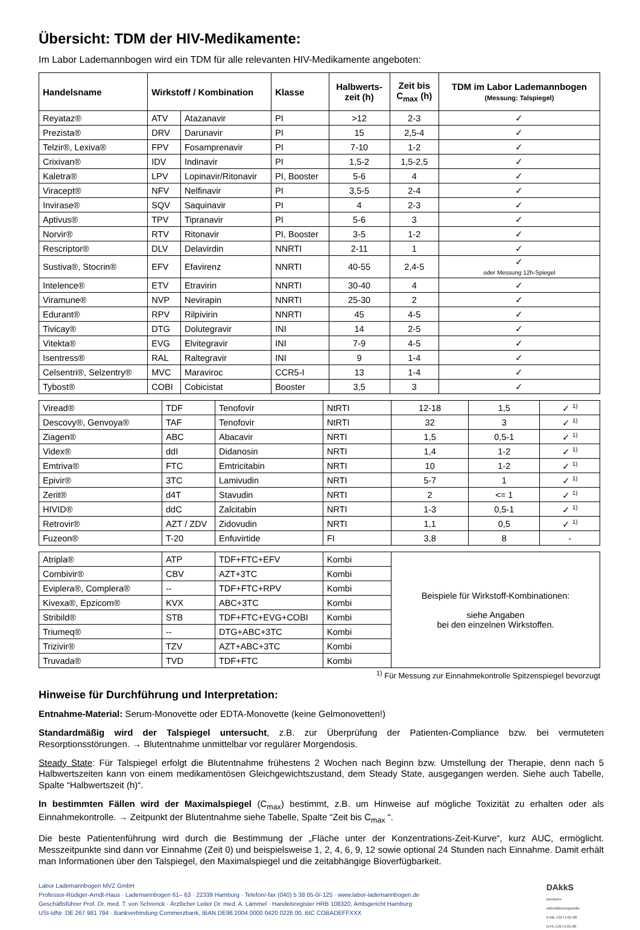Übersicht: TDM der HIV-Medikamente:
Im Labor Lademannbogen wird ein TDM für alle relevanten HIV-Medikamente angeboten:
| Handelsname | Wirkstoff / Kombination | | Klasse | Halbwerts- zeit (h) | Zeit bis C<sub>max</sub> (h) | TDM im Labor Lademannbogen (Messung: Talspiegel) |
| --- | --- | --- | --- | --- | --- | --- |
| Reyataz® | ATV | Atazanavir | PI | >12 | 2-3 | ✓ |
| Prezista® | DRV | Darunavir | PI | 15 | 2,5-4 | ✓ |
| Telzir®, Lexiva® | FPV | Fosamprenavir | PI | 7-10 | 1-2 | ✓ |
| Crixivan® | IDV | Indinavir | PI | 1,5-2 | 1,5-2,5 | ✓ |
| Kaletra® | LPV | Lopinavir/Ritonavir | PI, Booster | 5-6 | 4 | ✓ |
| Viracept® | NFV | Nelfinavir | PI | 3,5-5 | 2-4 | ✓ |
| Invirase® | SQV | Saquinavir | PI | 4 | 2-3 | ✓ |
| Aptivus® | TPV | Tipranavir | PI | 5-6 | 3 | ✓ |
| Norvir® | RTV | Ritonavir | PI, Booster | 3-5 | 1-2 | ✓ |
| Rescriptor® | DLV | Delavirdin | NNRTI | 2-11 | 1 | ✓ |
| Sustiva®, Stocrin® | EFV | Efavirenz | NNRTI | 40-55 | 2,4-5 | ✓ oder Messung 12h-Spiegel |
| Intelence® | ETV | Etravirin | NNRTI | 30-40 | 4 | ✓ |
| Viramune® | NVP | Nevirapin | NNRTI | 25-30 | 2 | ✓ |
| Edurant® | RPV | Rilpivirin | NNRTI | 45 | 4-5 | ✓ |
| Tivicay® | DTG | Dolutegravir | INI | 14 | 2-5 | ✓ |
| Vitekta® | EVG | Elvitegravir | INI | 7-9 | 4-5 | ✓ |
| Isentress® | RAL | Raltegravir | INI | 9 | 1-4 | ✓ |
| Celsentri®, Selzentry® | MVC | Maraviroc | CCR5-I | 13 | 1-4 | ✓ |
| Tybost® | COBI | Cobicistat | Booster | 3,5 | 3 | ✓ |
| Viread® | TDF | Tenofovir | NtRTI | 12-18 | 1,5 | ✓ <sup>1)</sup> |
| Descovy®, Genvoya® | TAF | Tenofovir | NtRTI | 32 | 3 | ✓ <sup>1)</sup> |
| Ziagen® | ABC | Abacavir | NRTI | 1,5 | 0,5-1 | ✓ <sup>1)</sup> |
| Videx® | ddI | Didanosin | NRTI | 1,4 | 1-2 | ✓ <sup>1)</sup> |
| Emtriva® | FTC | Emtricitabin | NRTI | 10 | 1-2 | ✓ <sup>1)</sup> |
| Epivir® | 3TC | Lamivudin | NRTI | 5-7 | 1 | ✓ <sup>1)</sup> |
| Zerit® | d4T | Stavudin | NRTI | 2 | <= 1 | ✓ <sup>1)</sup> |
| HIVID® | ddC | Zalcitabin | NRTI | 1-3 | 0,5-1 | ✓ <sup>1)</sup> |
| Retrovir® | AZT / ZDV | Zidovudin | NRTI | 1,1 | 0,5 | ✓ <sup>1)</sup> |
| Fuzeon® | T-20 | Enfuvirtide | FI | 3,8 | 8 | - |
| Atripla® | ATP | TDF+FTC+EFV | Kombi | Beispiele für Wirkstoff-Kombinationen: siehe Angaben bei den einzelnen Wirkstoffen. |
| Combivir® | CBV | AZT+3TC | Kombi | |
| Eviplera®, Complera® | -- | TDF+FTC+RPV | Kombi | |
| Kivexa®, Epzicom® | KVX | ABC+3TC | Kombi | |
| Stribild® | STB | TDF+FTC+EVG+COBI | Kombi | |
| Triumeq® | -- | DTG+ABC+3TC | Kombi | |
| Trizivir® | TZV | AZT+ABC+3TC | Kombi | |
| Truvada® | TVD | TDF+FTC | Kombi | |
<sup>1)</sup> Für Messung zur Einnahmekontrolle Spitzenspiegel bevorzugt
Hinweise für Durchführung und Interpretation:
Entnahme-Material: Serum-Monovette oder EDTA-Monovette (keine Gelmonovetten!)
Standardmäßig wird der Talspiegel untersucht, z.B. zur Überprüfung der Patienten-Compliance bzw. bei vermuteten Resorptionsstörungen. → Blutentnahme unmittelbar vor regulärer Morgendosis.
Steady State: Für Talspiegel erfolgt die Blutentnahme frühestens 2 Wochen nach Beginn bzw. Umstellung der Therapie, denn nach 5 Halbwertszeiten kann von einem medikamentösen Gleichgewichtszustand, dem Steady State, ausgegangen werden. Siehe auch Tabelle, Spalte “Halbwertszeit (h)“.
In bestimmten Fällen wird der Maximalspiegel (C<sub>max</sub>) bestimmt, z.B. um Hinweise auf mögliche Toxizität zu erhalten oder als Einnahmekontrolle. → Zeitpunkt der Blutentnahme siehe Tabelle, Spalte “Zeit bis C<sub>max</sub> “.
Die beste Patientenführung wird durch die Bestimmung der „Fläche unter der Konzentrations-Zeit-Kurve“, kurz AUC, ermöglicht. Messzeitpunkte sind dann vor Einnahme (Zeit 0) und beispielsweise 1, 2, 4, 6, 9, 12 sowie optional 24 Stunden nach Einnahme. Damit erhält man Informationen über den Talspiegel, den Maximalspiegel und die zeitabhängige Bioverfügbarkeit.
Labor Lademannbogen MVZ GmbH
Professor-Rüdiger-Arndt-Haus · Lademannbogen 61– 63 · 22339 Hamburg · Telefon/-fax (040) 5 38 05-0/-125 · www.labor-lademannbogen.de
Geschäftsführer Prof. Dr. med. T. von Schrenck · Ärztlicher Leiter Dr. med. A. Lämmel · Handelsregister HRB 108320, Amtsgericht Hamburg
USt-IdNr. DE 267 981 794 · Bankverbindung Commerzbank, IBAN DE96 2004 0000 0420 0226 00, BIC COBADEFFXXX
DAkkS
Deutsche
Akkreditierungsstelle
D-ML-13171-01-00
D-PL-13171-01-00